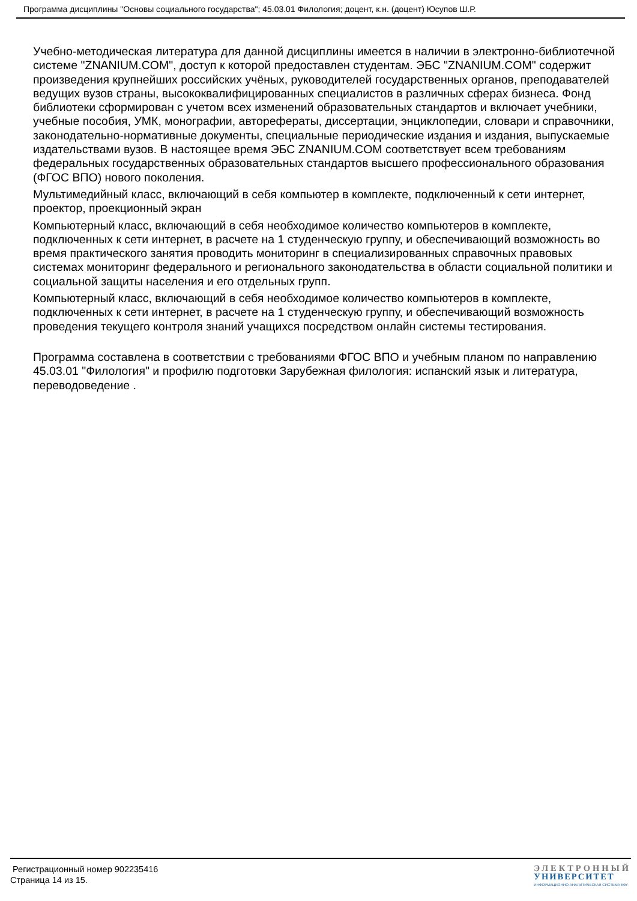Программа дисциплины "Основы социального государства"; 45.03.01 Филология; доцент, к.н. (доцент) Юсупов Ш.Р.
Учебно-методическая литература для данной дисциплины имеется в наличии в электронно-библиотечной системе "ZNANIUM.COM", доступ к которой предоставлен студентам. ЭБС "ZNANIUM.COM" содержит произведения крупнейших российских учёных, руководителей государственных органов, преподавателей ведущих вузов страны, высококвалифицированных специалистов в различных сферах бизнеса. Фонд библиотеки сформирован с учетом всех изменений образовательных стандартов и включает учебники, учебные пособия, УМК, монографии, авторефераты, диссертации, энциклопедии, словари и справочники, законодательно-нормативные документы, специальные периодические издания и издания, выпускаемые издательствами вузов. В настоящее время ЭБС ZNANIUM.COM соответствует всем требованиям федеральных государственных образовательных стандартов высшего профессионального образования (ФГОС ВПО) нового поколения.
Мультимедийный класс, включающий в себя компьютер в комплекте, подключенный к сети интернет, проектор, проекционный экран
Компьютерный класс, включающий в себя необходимое количество компьютеров в комплекте, подключенных к сети интернет, в расчете на 1 студенческую группу, и обеспечивающий возможность во время практического занятия проводить мониторинг в специализированных справочных правовых системах мониторинг федерального и регионального законодательства в области социальной политики и социальной защиты населения и его отдельных групп.
Компьютерный класс, включающий в себя необходимое количество компьютеров в комплекте, подключенных к сети интернет, в расчете на 1 студенческую группу, и обеспечивающий возможность проведения текущего контроля знаний учащихся посредством онлайн системы тестирования.
Программа составлена в соответствии с требованиями ФГОС ВПО и учебным планом по направлению 45.03.01 "Филология" и профилю подготовки Зарубежная филология: испанский язык и литература, переводоведение .
Регистрационный номер 902235416
Страница 14 из 15.
ЭЛЕКТРОННЫЙ
УНИВЕРСИТЕТ
ИНФОРМАЦИОННО-АНАЛИТИЧЕСКАЯ СИСТЕМА КФУ